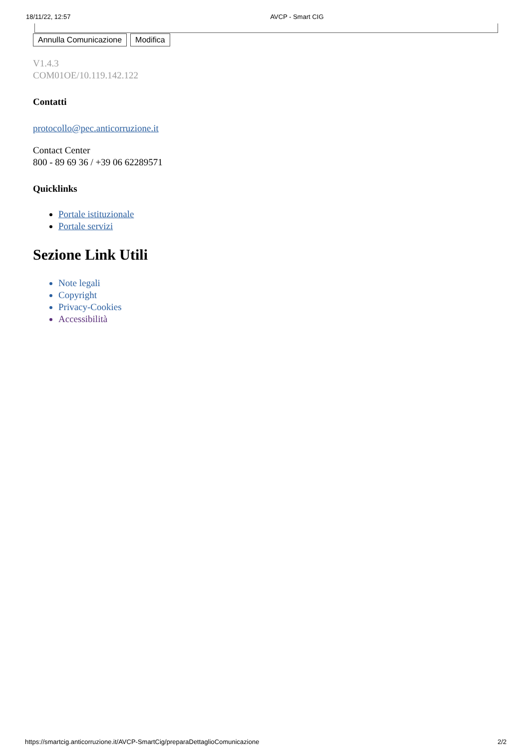18/11/22, 12:57 AVCP - Smart CIG
Annulla Comunicazione Modifica
V1.4.3
COM01OE/10.119.142.122
Contatti
protocollo@pec.anticorruzione.it
Contact Center
800 - 89 69 36 / +39 06 62289571
Quicklinks
Portale istituzionale
Portale servizi
Sezione Link Utili
Note legali
Copyright
Privacy-Cookies
Accessibilità
https://smartcig.anticorruzione.it/AVCP-SmartCig/preparaDettaglioComunicazione 2/2